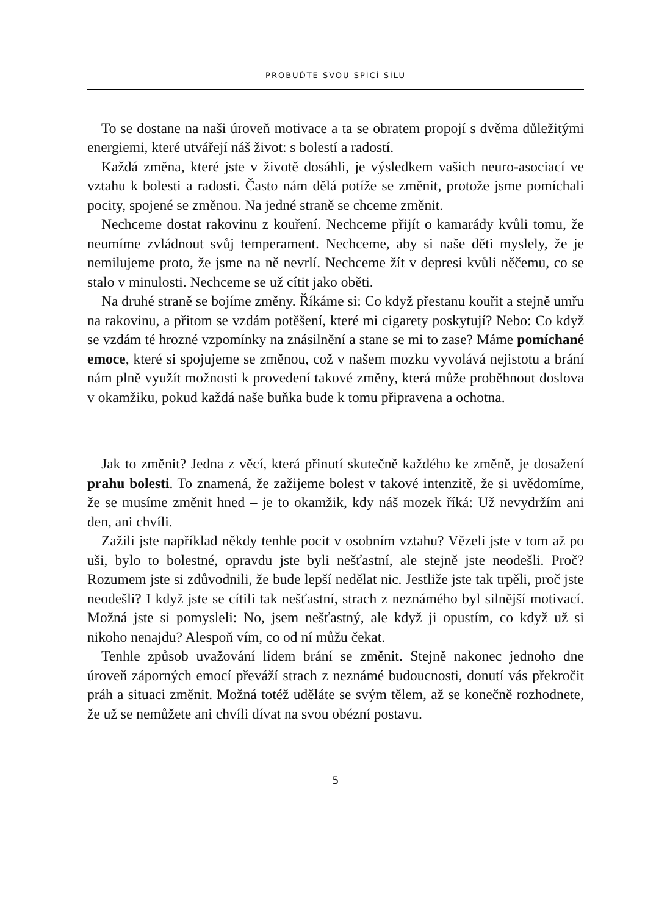PROBUĎTE SVOU SPÍCÍ SÍLU
To se dostane na naši úroveň motivace a ta se obratem propojí s dvěma důležitými energiemi, které utvářejí náš život: s bolestí a radostí.
Každá změna, které jste v životě dosáhli, je výsledkem vašich neuro-asociací ve vztahu k bolesti a radosti. Často nám dělá potíže se změnit, protože jsme pomíchali pocity, spojené se změnou. Na jedné straně se chceme změnit.
Nechceme dostat rakovinu z kouření. Nechceme přijít o kamarády kvůli tomu, že neumíme zvládnout svůj temperament. Nechceme, aby si naše děti myslely, že je nemilujeme proto, že jsme na ně nevrlí. Nechceme žít v depresi kvůli něčemu, co se stalo v minulosti. Nechceme se už cítit jako oběti.
Na druhé straně se bojíme změny. Říkáme si: Co když přestanu kouřit a stejně umřu na rakovinu, a přitom se vzdám potěšení, které mi cigarety poskytují? Nebo: Co když se vzdám té hrozné vzpomínky na znásilnění a stane se mi to zase? Máme pomíchané emoce, které si spojujeme se změnou, což v našem mozku vyvolává nejistotu a brání nám plně využít možnosti k provedení takové změny, která může proběhnout doslova v okamžiku, pokud každá naše buňka bude k tomu připravena a ochotna.
Jak to změnit? Jedna z věcí, která přinutí skutečně každého ke změně, je dosažení prahu bolesti. To znamená, že zažijeme bolest v takové intenzitě, že si uvědomíme, že se musíme změnit hned – je to okamžik, kdy náš mozek říká: Už nevydržím ani den, ani chvíli.
Zažili jste například někdy tenhle pocit v osobním vztahu? Vězeli jste v tom až po uši, bylo to bolestné, opravdu jste byli nešťastní, ale stejně jste neodešli. Proč? Rozumem jste si zdůvodnili, že bude lepší nedělat nic. Jestliže jste tak trpěli, proč jste neodešli? I když jste se cítili tak nešťastní, strach z neznámého byl silnější motivací. Možná jste si pomysleli: No, jsem nešťastný, ale když ji opustím, co když už si nikoho nenajdu? Alespoň vím, co od ní můžu čekat.
Tenhle způsob uvažování lidem brání se změnit. Stejně nakonec jednoho dne úroveň záporných emocí převáží strach z neznámé budoucnosti, donutí vás překročit práh a situaci změnit. Možná totéž uděláte se svým tělem, až se konečně rozhodnete, že už se nemůžete ani chvíli dívat na svou obézní postavu.
5